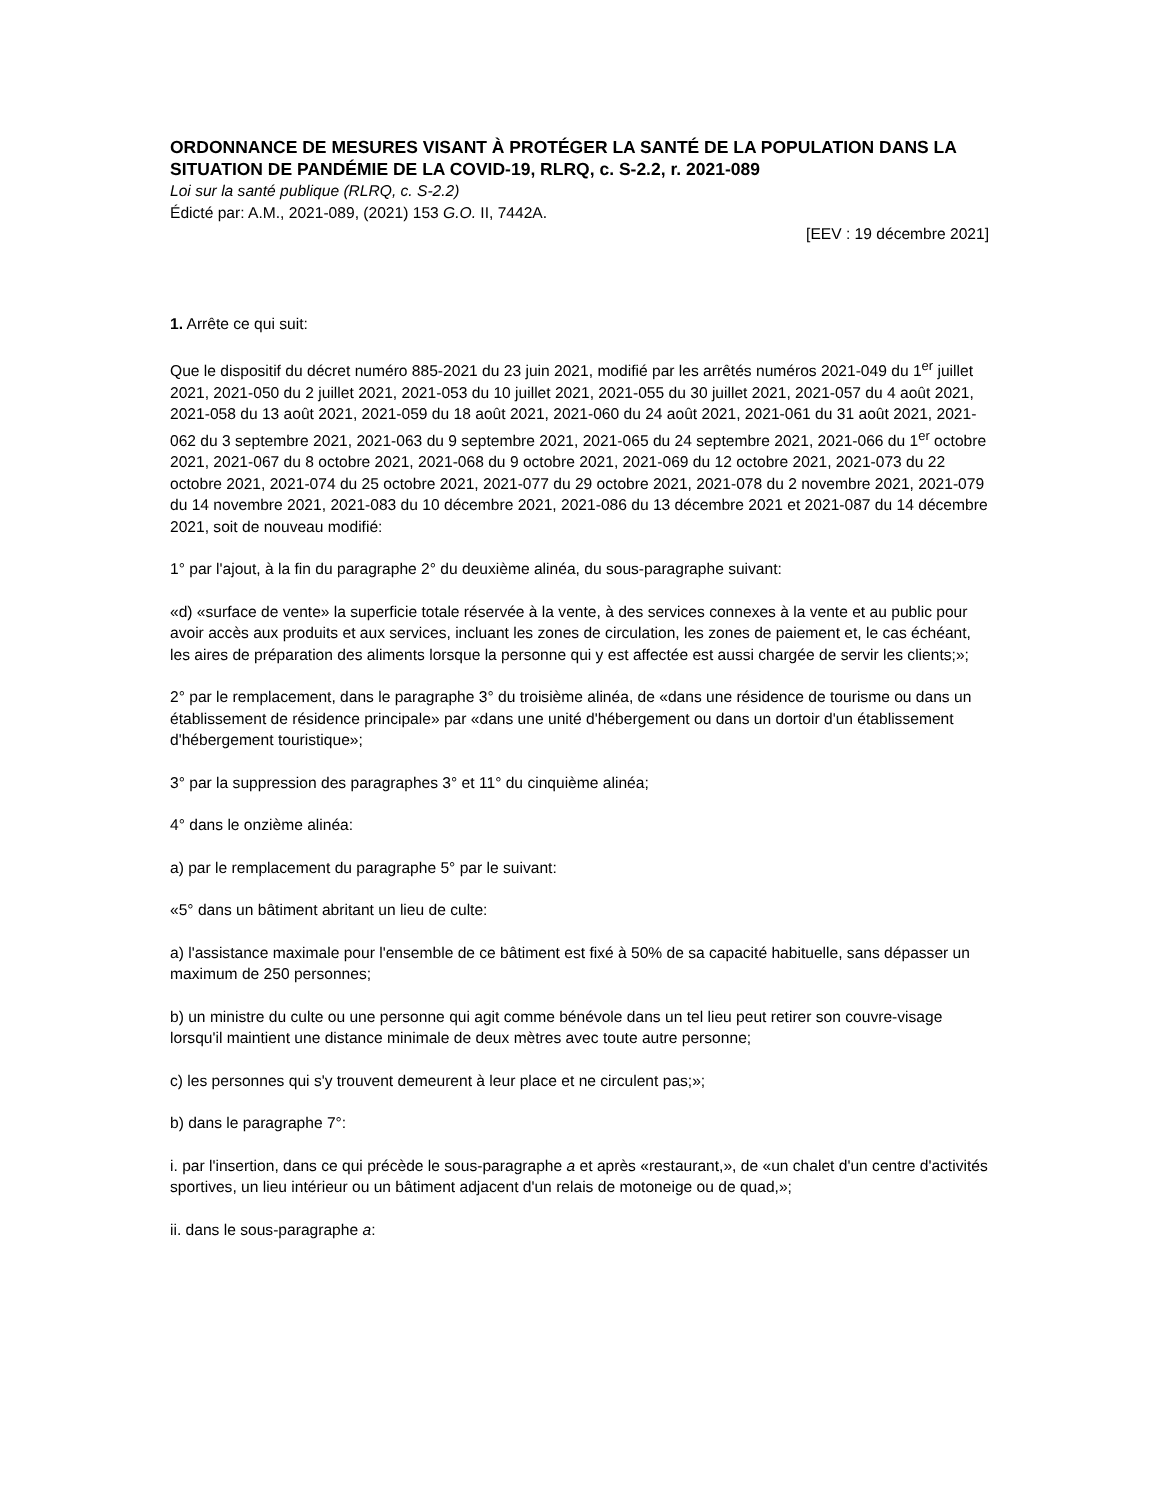ORDONNANCE DE MESURES VISANT À PROTÉGER LA SANTÉ DE LA POPULATION DANS LA SITUATION DE PANDÉMIE DE LA COVID-19, RLRQ, c. S-2.2, r. 2021-089
Loi sur la santé publique (RLRQ, c. S-2.2)
Édicté par: A.M., 2021-089, (2021) 153 G.O. II, 7442A.
[EEV : 19 décembre 2021]
1. Arrête ce qui suit:
Que le dispositif du décret numéro 885-2021 du 23 juin 2021, modifié par les arrêtés numéros 2021-049 du 1<sup>er</sup> juillet 2021, 2021-050 du 2 juillet 2021, 2021-053 du 10 juillet 2021, 2021-055 du 30 juillet 2021, 2021-057 du 4 août 2021, 2021-058 du 13 août 2021, 2021-059 du 18 août 2021, 2021-060 du 24 août 2021, 2021-061 du 31 août 2021, 2021-062 du 3 septembre 2021, 2021-063 du 9 septembre 2021, 2021-065 du 24 septembre 2021, 2021-066 du 1<sup>er</sup> octobre 2021, 2021-067 du 8 octobre 2021, 2021-068 du 9 octobre 2021, 2021-069 du 12 octobre 2021, 2021-073 du 22 octobre 2021, 2021-074 du 25 octobre 2021, 2021-077 du 29 octobre 2021, 2021-078 du 2 novembre 2021, 2021-079 du 14 novembre 2021, 2021-083 du 10 décembre 2021, 2021-086 du 13 décembre 2021 et 2021-087 du 14 décembre 2021, soit de nouveau modifié:
1° par l'ajout, à la fin du paragraphe 2° du deuxième alinéa, du sous-paragraphe suivant:
«d) «surface de vente» la superficie totale réservée à la vente, à des services connexes à la vente et au public pour avoir accès aux produits et aux services, incluant les zones de circulation, les zones de paiement et, le cas échéant, les aires de préparation des aliments lorsque la personne qui y est affectée est aussi chargée de servir les clients;»;
2° par le remplacement, dans le paragraphe 3° du troisième alinéa, de «dans une résidence de tourisme ou dans un établissement de résidence principale» par «dans une unité d'hébergement ou dans un dortoir d'un établissement d'hébergement touristique»;
3° par la suppression des paragraphes 3° et 11° du cinquième alinéa;
4° dans le onzième alinéa:
a) par le remplacement du paragraphe 5° par le suivant:
«5° dans un bâtiment abritant un lieu de culte:
a) l'assistance maximale pour l'ensemble de ce bâtiment est fixé à 50% de sa capacité habituelle, sans dépasser un maximum de 250 personnes;
b) un ministre du culte ou une personne qui agit comme bénévole dans un tel lieu peut retirer son couvre-visage lorsqu'il maintient une distance minimale de deux mètres avec toute autre personne;
c) les personnes qui s'y trouvent demeurent à leur place et ne circulent pas;»;
b) dans le paragraphe 7°:
i. par l'insertion, dans ce qui précède le sous-paragraphe a et après «restaurant,», de «un chalet d'un centre d'activités sportives, un lieu intérieur ou un bâtiment adjacent d'un relais de motoneige ou de quad,»;
ii. dans le sous-paragraphe a: